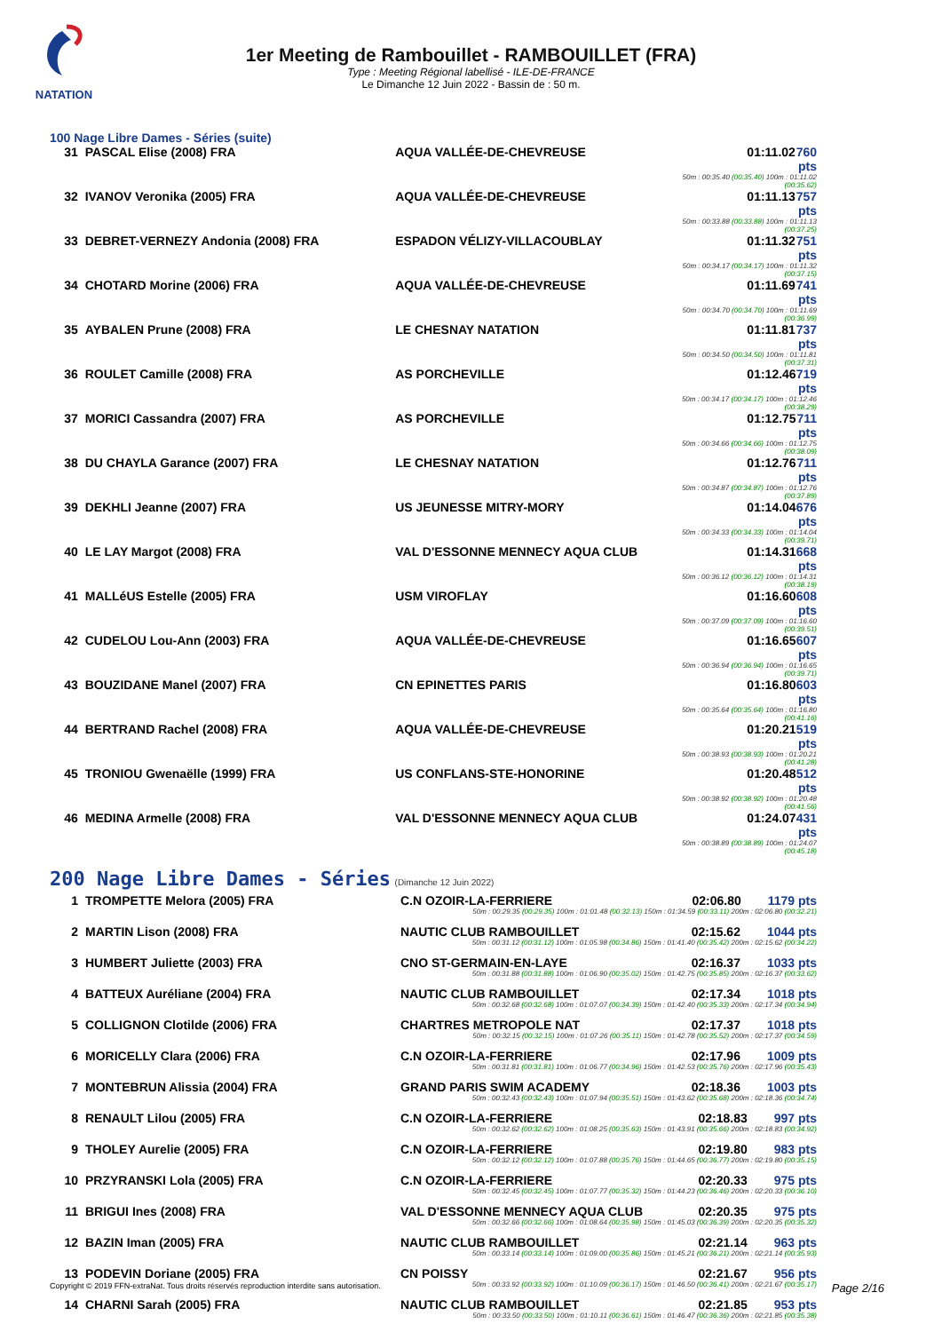NATATION
1er Meeting de Rambouillet - RAMBOUILLET (FRA)
Type : Meeting Régional labellisé - ILE-DE-FRANCE
Le Dimanche 12 Juin 2022 - Bassin de : 50 m.
100 Nage Libre Dames - Séries (suite)
| 31 | PASCAL Elise (2008) FRA | AQUA VALLÉE-DE-CHEVREUSE | 01:11.02 760 pts 50m : 00:35.40 (00:35.40) 100m : 01:11.02 (00:35.62) |
| 32 | IVANOV Veronika (2005) FRA | AQUA VALLÉE-DE-CHEVREUSE | 01:11.13 757 pts 50m : 00:33.88 (00:33.88) 100m : 01:11.13 (00:37.25) |
| 33 | DEBRET-VERNEZY Andonia (2008) FRA | ESPADON VÉLIZY-VILLACOUBLAY | 01:11.32 751 pts 50m : 00:34.17 (00:34.17) 100m : 01:11.32 (00:37.15) |
| 34 | CHOTARD Morine (2006) FRA | AQUA VALLÉE-DE-CHEVREUSE | 01:11.69 741 pts 50m : 00:34.70 (00:34.70) 100m : 01:11.69 (00:36.99) |
| 35 | AYBALEN Prune (2008) FRA | LE CHESNAY NATATION | 01:11.81 737 pts 50m : 00:34.50 (00:34.50) 100m : 01:11.81 (00:37.31) |
| 36 | ROULET Camille (2008) FRA | AS PORCHEVILLE | 01:12.46 719 pts 50m : 00:34.17 (00:34.17) 100m : 01:12.46 (00:38.29) |
| 37 | MORICI Cassandra (2007) FRA | AS PORCHEVILLE | 01:12.75 711 pts 50m : 00:34.66 (00:34.66) 100m : 01:12.75 (00:38.09) |
| 38 | DU CHAYLA Garance (2007) FRA | LE CHESNAY NATATION | 01:12.76 711 pts 50m : 00:34.87 (00:34.87) 100m : 01:12.76 (00:37.89) |
| 39 | DEKHLI Jeanne (2007) FRA | US JEUNESSE MITRY-MORY | 01:14.04 676 pts 50m : 00:34.33 (00:34.33) 100m : 01:14.04 (00:39.71) |
| 40 | LE LAY Margot (2008) FRA | VAL D'ESSONNE MENNECY AQUA CLUB | 01:14.31 668 pts 50m : 00:36.12 (00:36.12) 100m : 01:14.31 (00:38.19) |
| 41 | MALLéUS Estelle (2005) FRA | USM VIROFLAY | 01:16.60 608 pts 50m : 00:37.09 (00:37.09) 100m : 01:16.60 (00:39.51) |
| 42 | CUDELOU Lou-Ann (2003) FRA | AQUA VALLÉE-DE-CHEVREUSE | 01:16.65 607 pts 50m : 00:36.94 (00:36.94) 100m : 01:16.65 (00:39.71) |
| 43 | BOUZIDANE Manel (2007) FRA | CN EPINETTES PARIS | 01:16.80 603 pts 50m : 00:35.64 (00:35.64) 100m : 01:16.80 (00:41.16) |
| 44 | BERTRAND Rachel (2008) FRA | AQUA VALLÉE-DE-CHEVREUSE | 01:20.21 519 pts 50m : 00:38.93 (00:38.93) 100m : 01:20.21 (00:41.28) |
| 45 | TRONIOU Gwenaëlle (1999) FRA | US CONFLANS-STE-HONORINE | 01:20.48 512 pts 50m : 00:38.92 (00:38.92) 100m : 01:20.48 (00:41.56) |
| 46 | MEDINA Armelle (2008) FRA | VAL D'ESSONNE MENNECY AQUA CLUB | 01:24.07 431 pts 50m : 00:38.89 (00:38.89) 100m : 01:24.07 (00:45.18) |
200 Nage Libre Dames - Séries (Dimanche 12 Juin 2022)
| 1 | TROMPETTE Melora (2005) FRA | C.N OZOIR-LA-FERRIERE 02:06.80 1179 pts 50m : 00:29.35 (00:29.35) 100m : 01:01.48 (00:32.13) 150m : 01:34.59 (00:33.11) 200m : 02:06.80 (00:32.21) |
| 2 | MARTIN Lison (2008) FRA | NAUTIC CLUB RAMBOUILLET 02:15.62 1044 pts 50m : 00:31.12 (00:31.12) 100m : 01:05.98 (00:34.86) 150m : 01:41.40 (00:35.42) 200m : 02:15.62 (00:34.22) |
| 3 | HUMBERT Juliette (2003) FRA | CNO ST-GERMAIN-EN-LAYE 02:16.37 1033 pts 50m : 00:31.88 (00:31.88) 100m : 01:06.90 (00:35.02) 150m : 01:42.75 (00:35.85) 200m : 02:16.37 (00:33.62) |
| 4 | BATTEUX Auréliane (2004) FRA | NAUTIC CLUB RAMBOUILLET 02:17.34 1018 pts 50m : 00:32.68 (00:32.68) 100m : 01:07.07 (00:34.39) 150m : 01:42.40 (00:35.33) 200m : 02:17.34 (00:34.94) |
| 5 | COLLIGNON Clotilde (2006) FRA | CHARTRES METROPOLE NAT 02:17.37 1018 pts 50m : 00:32.15 (00:32.15) 100m : 01:07.26 (00:35.11) 150m : 01:42.78 (00:35.52) 200m : 02:17.37 (00:34.59) |
| 6 | MORICELLY Clara (2006) FRA | C.N OZOIR-LA-FERRIERE 02:17.96 1009 pts 50m : 00:31.81 (00:31.81) 100m : 01:06.77 (00:34.96) 150m : 01:42.53 (00:35.76) 200m : 02:17.96 (00:35.43) |
| 7 | MONTEBRUN Alissia (2004) FRA | GRAND PARIS SWIM ACADEMY 02:18.36 1003 pts 50m : 00:32.43 (00:32.43) 100m : 01:07.94 (00:35.51) 150m : 01:43.62 (00:35.68) 200m : 02:18.36 (00:34.74) |
| 8 | RENAULT Lilou (2005) FRA | C.N OZOIR-LA-FERRIERE 02:18.83 997 pts 50m : 00:32.62 (00:32.62) 100m : 01:08.25 (00:35.63) 150m : 01:43.91 (00:35.66) 200m : 02:18.83 (00:34.92) |
| 9 | THOLEY Aurelie (2005) FRA | C.N OZOIR-LA-FERRIERE 02:19.80 983 pts 50m : 00:32.12 (00:32.12) 100m : 01:07.88 (00:35.76) 150m : 01:44.65 (00:36.77) 200m : 02:19.80 (00:35.15) |
| 10 | PRZYRANSKI Lola (2005) FRA | C.N OZOIR-LA-FERRIERE 02:20.33 975 pts 50m : 00:32.45 (00:32.45) 100m : 01:07.77 (00:35.32) 150m : 01:44.23 (00:36.46) 200m : 02:20.33 (00:36.10) |
| 11 | BRIGUI Ines (2008) FRA | VAL D'ESSONNE MENNECY AQUA CLUB 02:20.35 975 pts 50m : 00:32.66 (00:32.66) 100m : 01:08.64 (00:35.98) 150m : 01:45.03 (00:36.39) 200m : 02:20.35 (00:35.32) |
| 12 | BAZIN Iman (2005) FRA | NAUTIC CLUB RAMBOUILLET 02:21.14 963 pts 50m : 00:33.14 (00:33.14) 100m : 01:09.00 (00:35.86) 150m : 01:45.21 (00:36.21) 200m : 02:21.14 (00:35.93) |
| 13 | PODEVIN Doriane (2005) FRA | CN POISSY 02:21.67 956 pts 50m : 00:33.92 (00:33.92) 100m : 01:10.09 (00:36.17) 150m : 01:46.50 (00:36.41) 200m : 02:21.67 (00:35.17) |
| 14 | CHARNI Sarah (2005) FRA | NAUTIC CLUB RAMBOUILLET 02:21.85 953 pts 50m : 00:33.50 (00:33.50) 100m : 01:10.11 (00:36.61) 150m : 01:46.47 (00:36.36) 200m : 02:21.85 (00:35.38) |
Copyright © 2019 FFN-extraNat. Tous droits réservés reproduction interdite sans autorisation. Page 2/16